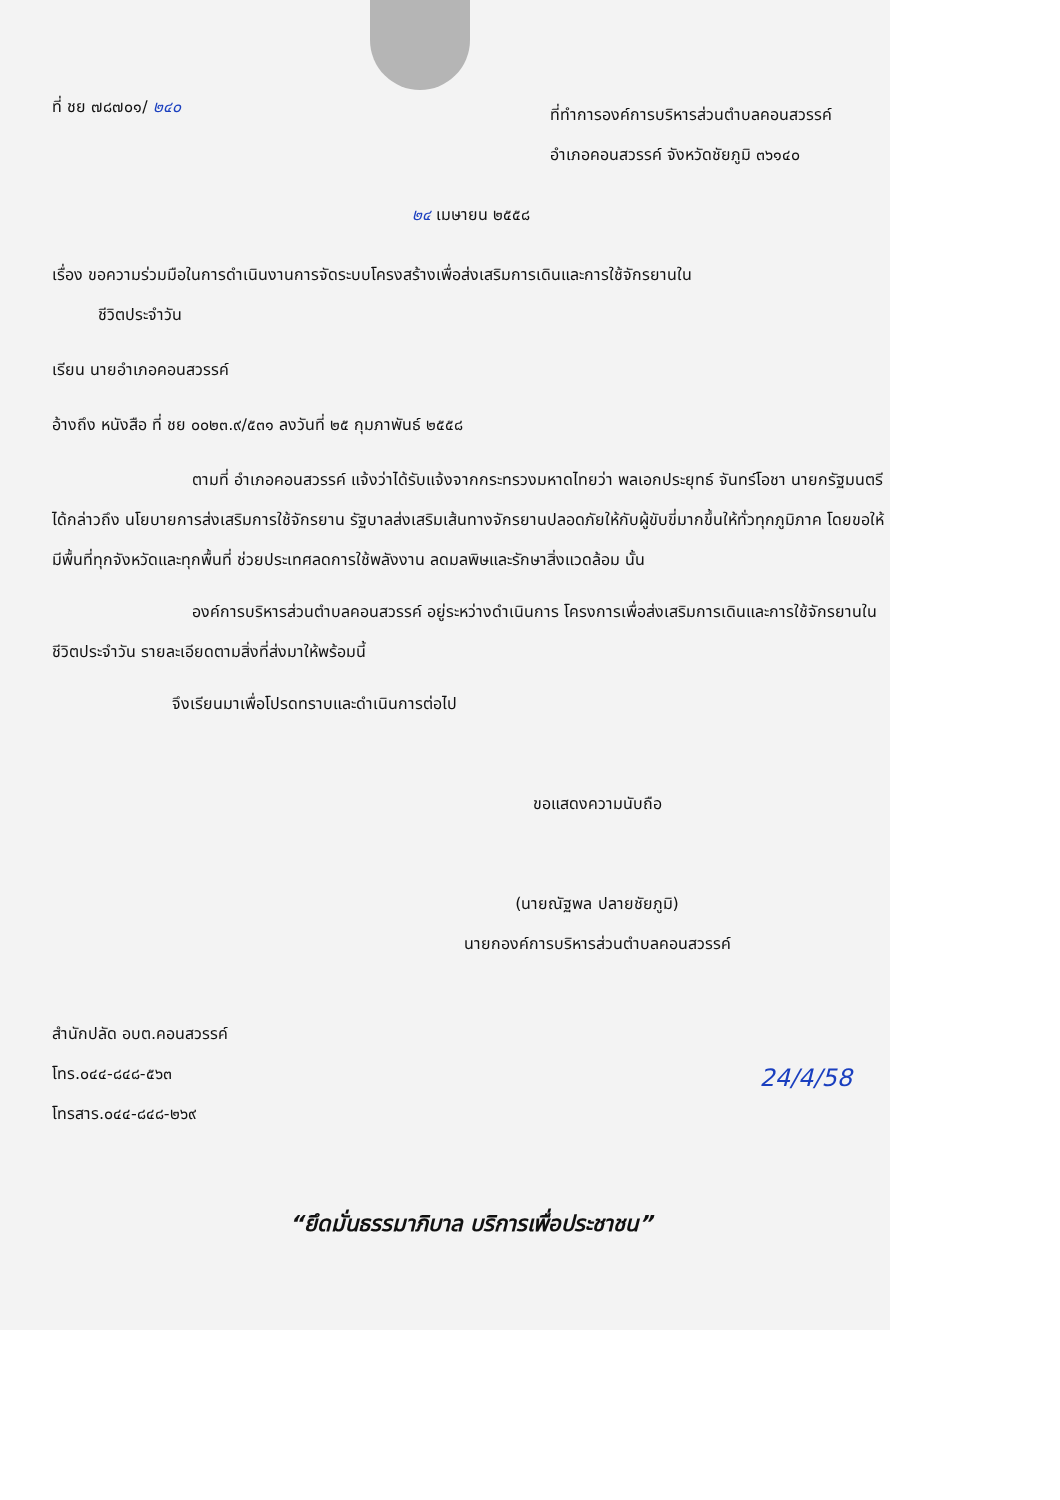ที่ ชย ๗๘๗๐๑/ ๒๔๐
ที่ทำการองค์การบริหารส่วนตำบลคอนสวรรค์
อำเภอคอนสวรรค์ จังหวัดชัยภูมิ ๓๖๑๔๐
๒๔ เมษายน ๒๕๕๘
เรื่อง ขอความร่วมมือในการดำเนินงานการจัดระบบโครงสร้างเพื่อส่งเสริมการเดินและการใช้จักรยานใน
ชีวิตประจำวัน
เรียน นายอำเภอคอนสวรรค์
อ้างถึง หนังสือ ที่ ชย ๐๐๒๓.๙/๕๓๑ ลงวันที่ ๒๕ กุมภาพันธ์ ๒๕๕๘
ตามที่ อำเภอคอนสวรรค์ แจ้งว่าได้รับแจ้งจากกระทรวงมหาดไทยว่า พลเอกประยุทธ์ จันทร์โอชา นายกรัฐมนตรี ได้กล่าวถึง นโยบายการส่งเสริมการใช้จักรยาน รัฐบาลส่งเสริมเส้นทางจักรยานปลอดภัยให้กับผู้ขับขี่มากขึ้นให้ทั่วทุกภูมิภาค โดยขอให้มีพื้นที่ทุกจังหวัดและทุกพื้นที่ ช่วยประเทศลดการใช้พลังงาน ลดมลพิษและรักษาสิ่งแวดล้อม นั้น
องค์การบริหารส่วนตำบลคอนสวรรค์ อยู่ระหว่างดำเนินการ โครงการเพื่อส่งเสริมการเดินและการใช้จักรยานในชีวิตประจำวัน รายละเอียดตามสิ่งที่ส่งมาให้พร้อมนี้
จึงเรียนมาเพื่อโปรดทราบและดำเนินการต่อไป
ขอแสดงความนับถือ
(นายณัฐพล ปลายชัยภูมิ)
นายกองค์การบริหารส่วนตำบลคอนสวรรค์
สำนักปลัด อบต.คอนสวรรค์
โทร.๐๔๔-๘๔๘-๕๖๓
โทรสาร.๐๔๔-๘๔๘-๒๖๙
24/4/58
“ยึดมั่นธรรมาภิบาล บริการเพื่อประชาชน”